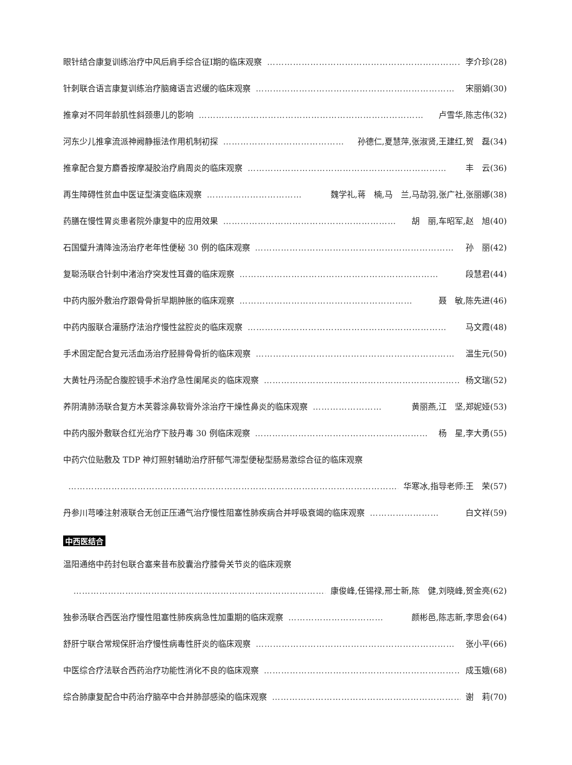眼针结合康复训练治疗中风后肩手综合征Ⅰ期的临床观察 …………………………………………………………… 李介珍(28)
针刺联合语言康复训练治疗脑瘫语言迟缓的临床观察 …………………………………………………………… 宋丽娟(30)
推拿对不同年龄肌性斜颈患儿的影响 …………………………………………………………………… 卢雪华,陈志伟(32)
河东少儿推拿流派神阙静振法作用机制初探 …………………………………… 孙德仁,夏慧萍,张淑贤,王建红,贺　磊(34)
推拿配合复方麝香按摩凝胶治疗肩周炎的临床观察 …………………………………………………………… 丰　云(36)
再生障碍性贫血中医证型演变临床观察 …………………………… 魏学礼,蒋　楠,马　兰,马劼羽,张广社,张丽娜(38)
药膳在慢性胃炎患者院外康复中的应用效果 …………………………………………………… 胡　丽,车昭军,赵　旭(40)
石国璧升清降浊汤治疗老年性便秘 30 例的临床观察 …………………………………………………………… 孙　丽(42)
复聪汤联合针刺中渚治疗突发性耳聋的临床观察 …………………………………………………………… 段慧君(44)
中药内服外敷治疗跟骨骨折早期肿胀的临床观察 …………………………………………………… 聂　敏,陈先进(46)
中药内服联合灌肠疗法治疗慢性盆腔炎的临床观察 …………………………………………………………… 马文霞(48)
手术固定配合复元活血汤治疗胫腓骨骨折的临床观察 …………………………………………………………… 温生元(50)
大黄牡丹汤配合腹腔镜手术治疗急性阑尾炎的临床观察 …………………………………………………………… 杨文瑞(52)
养阴清肺汤联合复方木芙蓉涂鼻软膏外涂治疗干燥性鼻炎的临床观察 …………………… 黄丽燕,江　坚,郑妮娅(53)
中药内服外敷联合红光治疗下肢丹毒 30 例临床观察 …………………………………………………… 杨　星,李大勇(55)
中药穴位贴敷及 TDP 神灯照射辅助治疗肝郁气滞型便秘型肠易激综合征的临床观察
……………………………………………………………………………………………………………… 华寒冰,指导老师:王　荣(57)
丹参川芎嗪注射液联合无创正压通气治疗慢性阻塞性肺疾病合并呼吸衰竭的临床观察 …………………… 白文祥(59)
中西医结合
温阳通络中药封包联合塞来昔布胶囊治疗膝骨关节炎的临床观察
……………………………………………………………………………………… 康俊峰,任锡禄,邢士新,陈　健,刘晓峰,贺金亮(62)
独参汤联合西医治疗慢性阻塞性肺疾病急性加重期的临床观察 …………………………… 颜彬邑,陈志新,李思会(64)
舒肝宁联合常规保肝治疗慢性病毒性肝炎的临床观察 …………………………………………………………… 张小平(66)
中医综合疗法联合西药治疗功能性消化不良的临床观察 …………………………………………………………… 成玉娥(68)
综合肺康复配合中药治疗脑卒中合并肺部感染的临床观察 …………………………………………………………… 谢　莉(70)